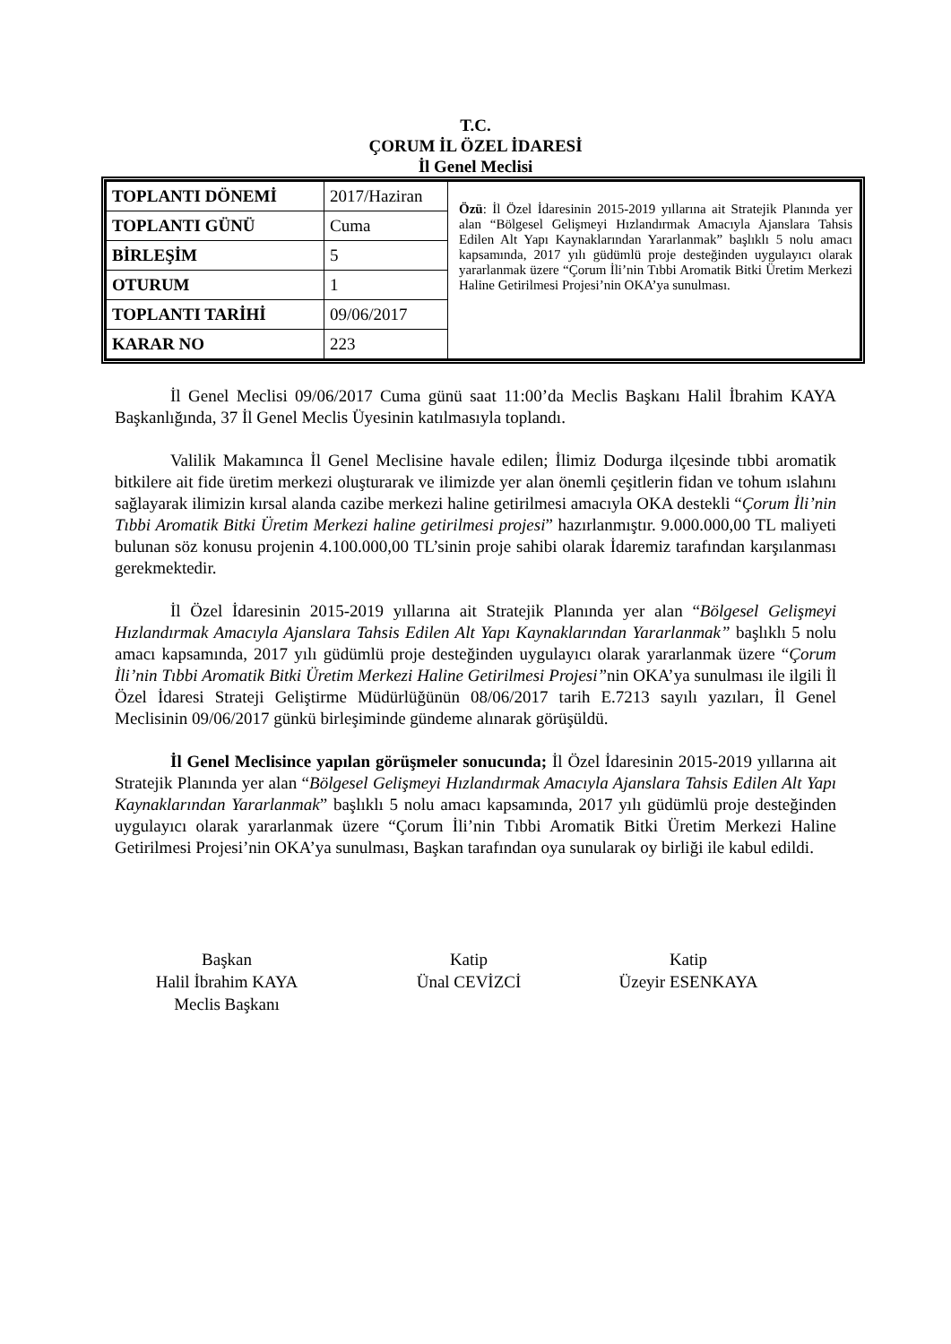T.C.
ÇORUM İL ÖZEL İDARESİ
İl Genel Meclisi
| TOPLANTI DÖNEMİ | 2017/Haziran | Özü : İl Özel İdaresinin 2015-2019 yıllarına ait Stratejik Planında yer alan “Bölgesel Gelişmeyi Hızlandırmak Amacıyla Ajanslara Tahsis Edilen Alt Yapı Kaynaklarından Yararlanmak” başlıklı 5 nolu amacı kapsamında, 2017 yılı güdümlü proje desteğinden uygulayıcı olarak yararlanmak üzere “Çorum İli’nin Tıbbi Aromatik Bitki Üretim Merkezi Haline Getirilmesi Projesi’nin OKA’ya sunulması. |
| TOPLANTI GÜNÜ | Cuma | |
| BİRLEŞİM | 5 | |
| OTURUM | 1 | |
| TOPLANTI TARİHİ | 09/06/2017 | |
| KARAR NO | 223 | |
İl Genel Meclisi 09/06/2017 Cuma günü saat 11:00’da Meclis Başkanı Halil İbrahim KAYA Başkanlığında, 37 İl Genel Meclis Üyesinin katılmasıyla toplandı.
Valilik Makamınca İl Genel Meclisine havale edilen; İlimiz Dodurga ilçesinde tıbbi aromatik bitkilere ait fide üretim merkezi oluşturarak ve ilimizde yer alan önemli çeşitlerin fidan ve tohum ıslahını sağlayarak ilimizin kırsal alanda cazibe merkezi haline getirilmesi amacıyla OKA destekli “Çorum İli’nin Tıbbi Aromatik Bitki Üretim Merkezi haline getirilmesi projesi” hazırlanmıştır. 9.000.000,00 TL maliyeti bulunan söz konusu projenin 4.100.000,00 TL’sinin proje sahibi olarak İdaremiz tarafından karşılanması gerekmektedir.
İl Özel İdaresinin 2015-2019 yıllarına ait Stratejik Planında yer alan “Bölgesel Gelişmeyi Hızlandırmak Amacıyla Ajanslara Tahsis Edilen Alt Yapı Kaynaklarından Yararlanmak” başlıklı 5 nolu amacı kapsamında, 2017 yılı güdümlü proje desteğinden uygulayıcı olarak yararlanmak üzere “Çorum İli’nin Tıbbi Aromatik Bitki Üretim Merkezi Haline Getirilmesi Projesi”nin OKA’ya sunulması ile ilgili İl Özel İdaresi Strateji Geliştirme Müdürlüğünün 08/06/2017 tarih E.7213 sayılı yazıları, İl Genel Meclisinin 09/06/2017 günkü birleşiminde gündeme alınarak görüşüldü.
İl Genel Meclisince yapılan görüşmeler sonucunda; İl Özel İdaresinin 2015-2019 yıllarına ait Stratejik Planında yer alan “Bölgesel Gelişmeyi Hızlandırmak Amacıyla Ajanslara Tahsis Edilen Alt Yapı Kaynaklarından Yararlanmak” başlıklı 5 nolu amacı kapsamında, 2017 yılı güdümlü proje desteğinden uygulayıcı olarak yararlanmak üzere “Çorum İli’nin Tıbbi Aromatik Bitki Üretim Merkezi Haline Getirilmesi Projesi’nin OKA’ya sunulması, Başkan tarafından oya sunularak oy birliği ile kabul edildi.
Başkan
Halil İbrahim KAYA
Meclis Başkanı
Katip
Ünal CEVİZCİ
Katip
Üzeyir ESENKAYA